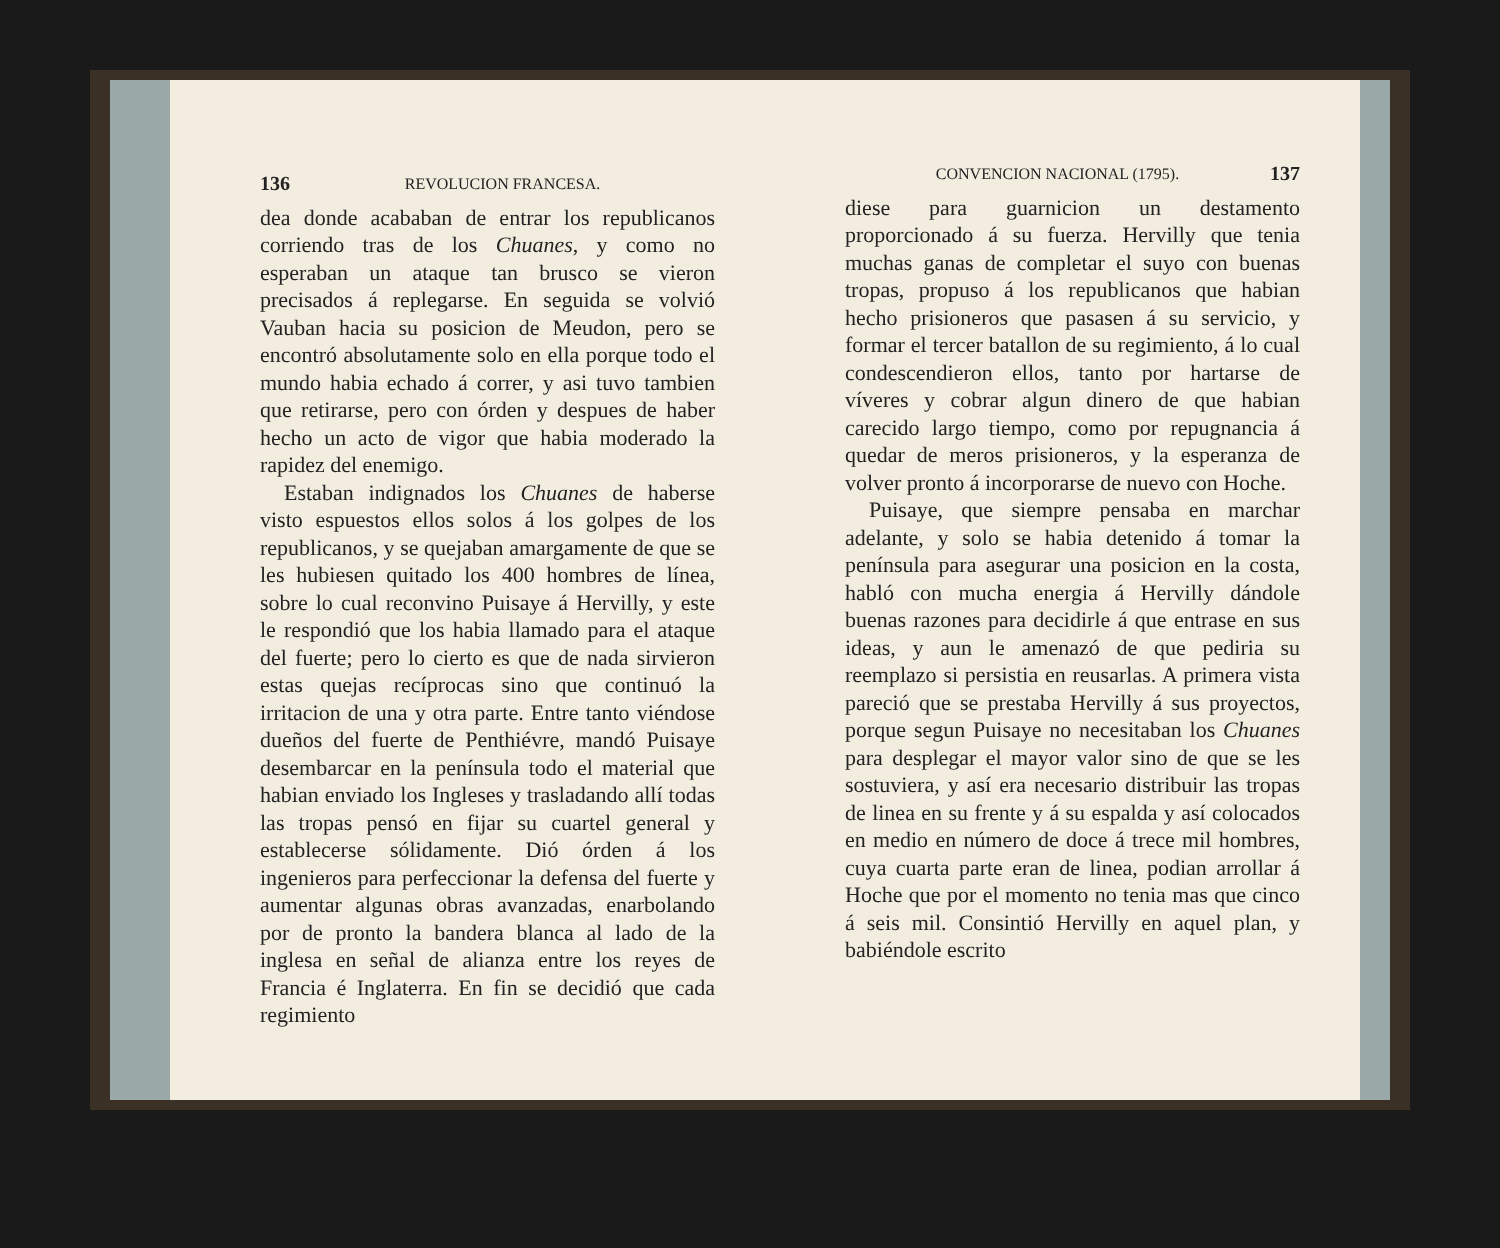136 REVOLUCION FRANCESA.
dea donde acababan de entrar los republicanos corriendo tras de los Chuanes, y como no esperaban un ataque tan brusco se vieron precisados á replegarse. En seguida se volvió Vauban hacia su posicion de Meudon, pero se encontró absolutamente solo en ella porque todo el mundo habia echado á correr, y asi tuvo tambien que retirarse, pero con órden y despues de haber hecho un acto de vigor que habia moderado la rapidez del enemigo.
Estaban indignados los Chuanes de haberse visto espuestos ellos solos á los golpes de los republicanos, y se quejaban amargamente de que se les hubiesen quitado los 400 hombres de línea, sobre lo cual reconvino Puisaye á Hervilly, y este le respondió que los habia llamado para el ataque del fuerte; pero lo cierto es que de nada sirvieron estas quejas recíprocas sino que continuó la irritacion de una y otra parte. Entre tanto viéndose dueños del fuerte de Penthiévre, mandó Puisaye desembarcar en la península todo el material que habian enviado los Ingleses y trasladando allí todas las tropas pensó en fijar su cuartel general y establecerse sólidamente. Dió órden á los ingenieros para perfeccionar la defensa del fuerte y aumentar algunas obras avanzadas, enarbolando por de pronto la bandera blanca al lado de la inglesa en señal de alianza entre los reyes de Francia é Inglaterra. En fin se decidió que cada regimiento
CONVENCION NACIONAL (1795). 137
diese para guarnicion un destamento proporcionado á su fuerza. Hervilly que tenia muchas ganas de completar el suyo con buenas tropas, propuso á los republicanos que habian hecho prisioneros que pasasen á su servicio, y formar el tercer batallon de su regimiento, á lo cual condescendieron ellos, tanto por hartarse de víveres y cobrar algun dinero de que habian carecido largo tiempo, como por repugnancia á quedar de meros prisioneros, y la esperanza de volver pronto á incorporarse de nuevo con Hoche.
Puisaye, que siempre pensaba en marchar adelante, y solo se habia detenido á tomar la península para asegurar una posicion en la costa, habló con mucha energia á Hervilly dándole buenas razones para decidirle á que entrase en sus ideas, y aun le amenazó de que pediria su reemplazo si persistia en reusarlas. A primera vista pareció que se prestaba Hervilly á sus proyectos, porque segun Puisaye no necesitaban los Chuanes para desplegar el mayor valor sino de que se les sostuviera, y así era necesario distribuir las tropas de linea en su frente y á su espalda y así colocados en medio en número de doce á trece mil hombres, cuya cuarta parte eran de linea, podian arrollar á Hoche que por el momento no tenia mas que cinco á seis mil. Consintió Hervilly en aquel plan, y babiéndole escrito